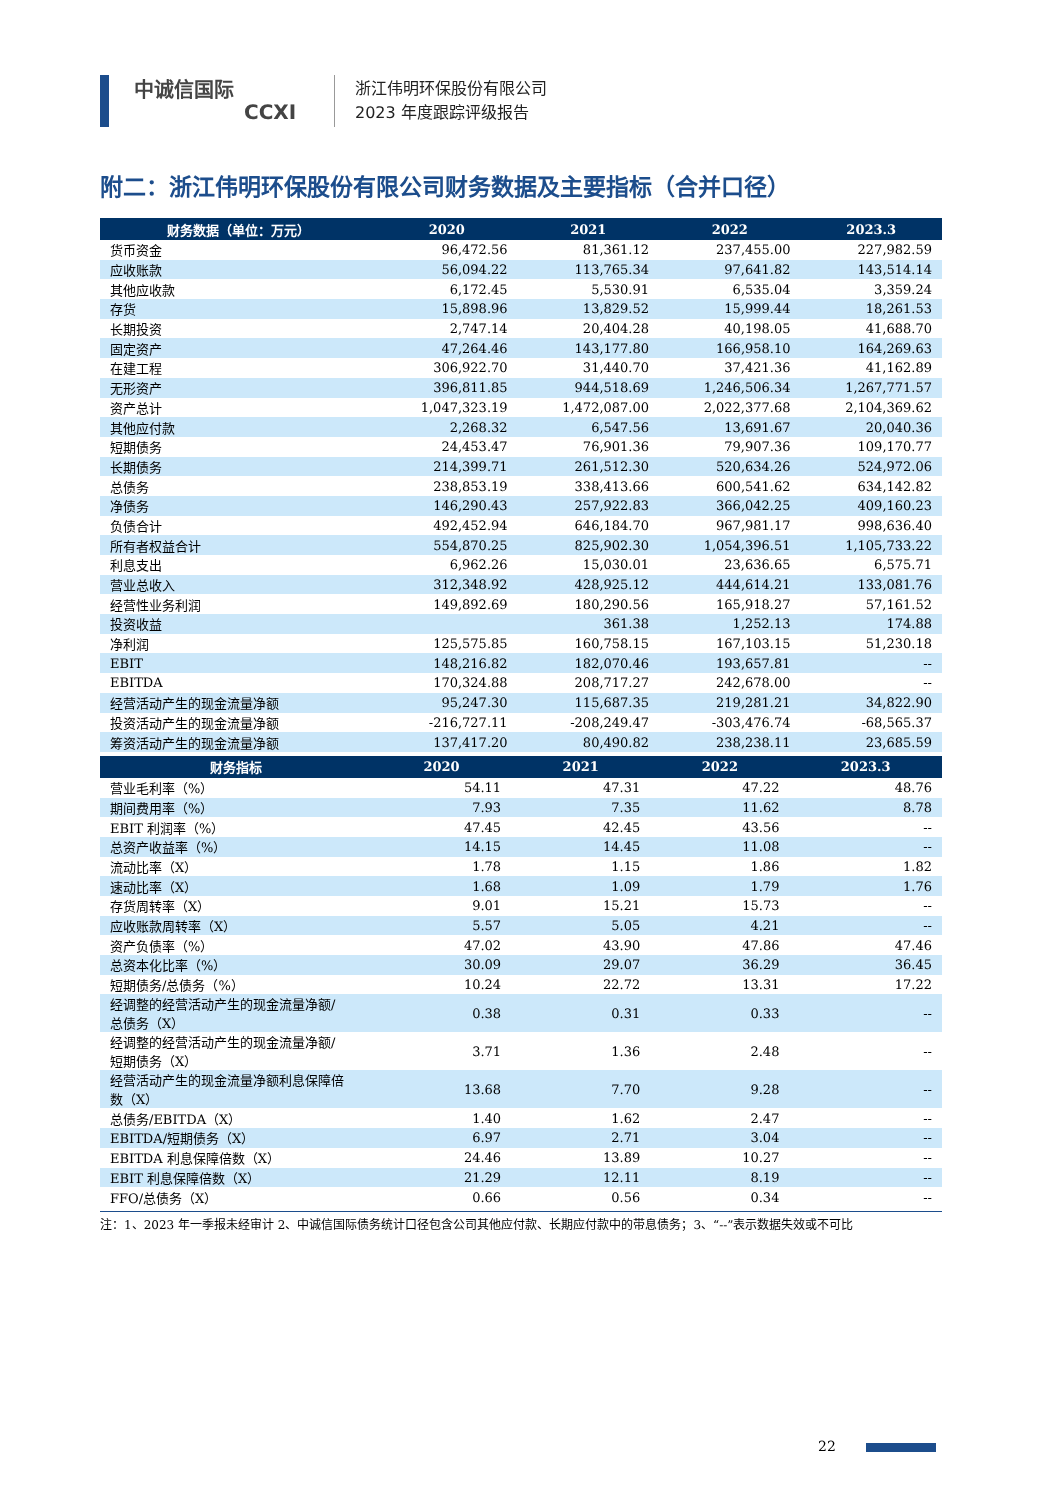中诚信国际
CCXI
浙江伟明环保股份有限公司
2023 年度跟踪评级报告
附二：浙江伟明环保股份有限公司财务数据及主要指标（合并口径）
| 财务数据（单位：万元） | 2020 | 2021 | 2022 | 2023.3 |
| --- | --- | --- | --- | --- |
| 货币资金 | 96,472.56 | 81,361.12 | 237,455.00 | 227,982.59 |
| 应收账款 | 56,094.22 | 113,765.34 | 97,641.82 | 143,514.14 |
| 其他应收款 | 6,172.45 | 5,530.91 | 6,535.04 | 3,359.24 |
| 存货 | 15,898.96 | 13,829.52 | 15,999.44 | 18,261.53 |
| 长期投资 | 2,747.14 | 20,404.28 | 40,198.05 | 41,688.70 |
| 固定资产 | 47,264.46 | 143,177.80 | 166,958.10 | 164,269.63 |
| 在建工程 | 306,922.70 | 31,440.70 | 37,421.36 | 41,162.89 |
| 无形资产 | 396,811.85 | 944,518.69 | 1,246,506.34 | 1,267,771.57 |
| 资产总计 | 1,047,323.19 | 1,472,087.00 | 2,022,377.68 | 2,104,369.62 |
| 其他应付款 | 2,268.32 | 6,547.56 | 13,691.67 | 20,040.36 |
| 短期债务 | 24,453.47 | 76,901.36 | 79,907.36 | 109,170.77 |
| 长期债务 | 214,399.71 | 261,512.30 | 520,634.26 | 524,972.06 |
| 总债务 | 238,853.19 | 338,413.66 | 600,541.62 | 634,142.82 |
| 净债务 | 146,290.43 | 257,922.83 | 366,042.25 | 409,160.23 |
| 负债合计 | 492,452.94 | 646,184.70 | 967,981.17 | 998,636.40 |
| 所有者权益合计 | 554,870.25 | 825,902.30 | 1,054,396.51 | 1,105,733.22 |
| 利息支出 | 6,962.26 | 15,030.01 | 23,636.65 | 6,575.71 |
| 营业总收入 | 312,348.92 | 428,925.12 | 444,614.21 | 133,081.76 |
| 经营性业务利润 | 149,892.69 | 180,290.56 | 165,918.27 | 57,161.52 |
| 投资收益 | | 361.38 | 1,252.13 | 174.88 |
| 净利润 | 125,575.85 | 160,758.15 | 167,103.15 | 51,230.18 |
| EBIT | 148,216.82 | 182,070.46 | 193,657.81 | -- |
| EBITDA | 170,324.88 | 208,717.27 | 242,678.00 | -- |
| 经营活动产生的现金流量净额 | 95,247.30 | 115,687.35 | 219,281.21 | 34,822.90 |
| 投资活动产生的现金流量净额 | -216,727.11 | -208,249.47 | -303,476.74 | -68,565.37 |
| 筹资活动产生的现金流量净额 | 137,417.20 | 80,490.82 | 238,238.11 | 23,685.59 |
| 财务指标 | 2020 | 2021 | 2022 | 2023.3 |
| --- | --- | --- | --- | --- |
| 营业毛利率（%） | 54.11 | 47.31 | 47.22 | 48.76 |
| 期间费用率（%） | 7.93 | 7.35 | 11.62 | 8.78 |
| EBIT 利润率（%） | 47.45 | 42.45 | 43.56 | -- |
| 总资产收益率（%） | 14.15 | 14.45 | 11.08 | -- |
| 流动比率（X） | 1.78 | 1.15 | 1.86 | 1.82 |
| 速动比率（X） | 1.68 | 1.09 | 1.79 | 1.76 |
| 存货周转率（X） | 9.01 | 15.21 | 15.73 | -- |
| 应收账款周转率（X） | 5.57 | 5.05 | 4.21 | -- |
| 资产负债率（%） | 47.02 | 43.90 | 47.86 | 47.46 |
| 总资本化比率（%） | 30.09 | 29.07 | 36.29 | 36.45 |
| 短期债务/总债务（%） | 10.24 | 22.72 | 13.31 | 17.22 |
| 经调整的经营活动产生的现金流量净额/ 总债务（X） | 0.38 | 0.31 | 0.33 | -- |
| 经调整的经营活动产生的现金流量净额/ 短期债务（X） | 3.71 | 1.36 | 2.48 | -- |
| 经营活动产生的现金流量净额利息保障倍 数（X） | 13.68 | 7.70 | 9.28 | -- |
| 总债务/EBITDA（X） | 1.40 | 1.62 | 2.47 | -- |
| EBITDA/短期债务（X） | 6.97 | 2.71 | 3.04 | -- |
| EBITDA 利息保障倍数（X） | 24.46 | 13.89 | 10.27 | -- |
| EBIT 利息保障倍数（X） | 21.29 | 12.11 | 8.19 | -- |
| FFO/总债务（X） | 0.66 | 0.56 | 0.34 | -- |
注：1、2023 年一季报未经审计 2、中诚信国际债务统计口径包含公司其他应付款、长期应付款中的带息债务；3、“--”表示数据失效或不可比
22